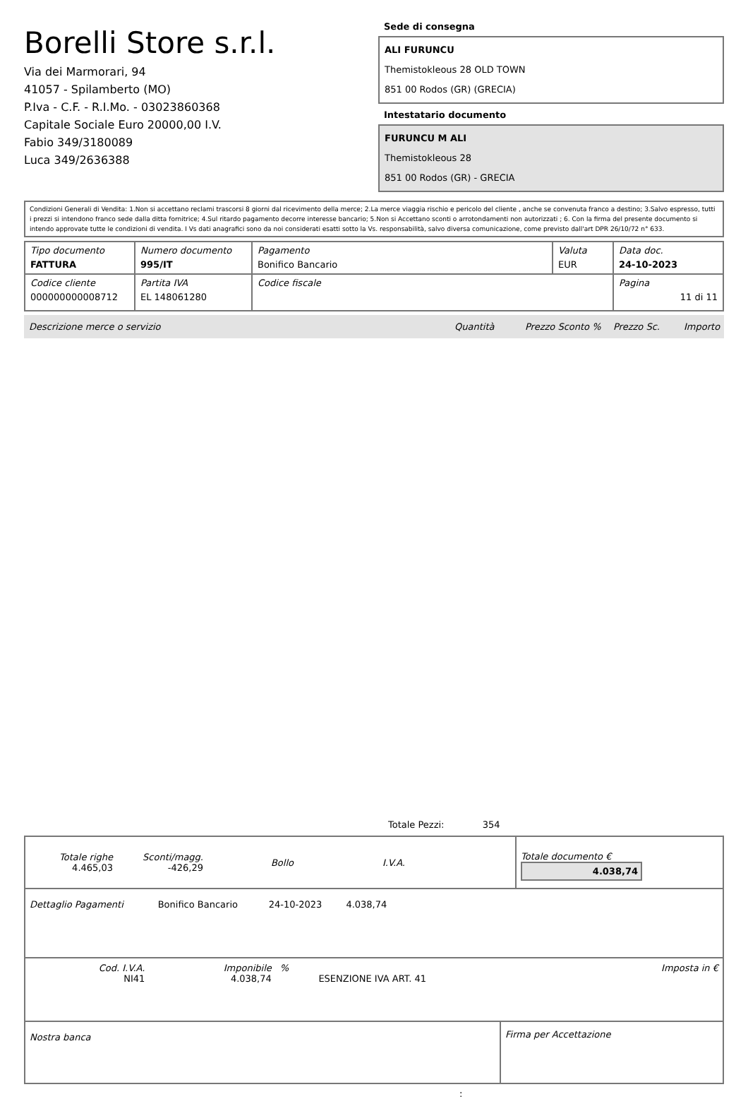Borelli Store s.r.l.
Via dei Marmorari, 94
41057 - Spilamberto (MO)
P.Iva - C.F. - R.I.Mo. - 03023860368
Capitale Sociale Euro 20000,00 I.V.
Fabio 349/3180089
Luca 349/2636388
Sede di consegna
ALI FURUNCU
Themistokleous 28 OLD TOWN
851 00 Rodos (GR) (GRECIA)
Intestatario documento
FURUNCU M ALI
Themistokleous 28
851 00 Rodos (GR) - GRECIA
Condizioni Generali di Vendita: 1.Non si accettano reclami trascorsi 8 giorni dal ricevimento della merce; 2.La merce viaggia rischio e pericolo del cliente , anche se convenuta franco a destino; 3.Salvo espresso, tutti i prezzi si intendono franco sede dalla ditta fornitrice; 4.Sul ritardo pagamento decorre interesse bancario; 5.Non si Accettano sconti o arrotondamenti non autorizzati ; 6. Con la firma del presente documento si intendo approvate tutte le condizioni di vendita. I Vs dati anagrafici sono da noi considerati esatti sotto la Vs. responsabilità, salvo diversa comunicazione, come previsto dall'art DPR 26/10/72 n° 633.
| Tipo documento FATTURA | Numero documento 995/IT | Pagamento Bonifico Bancario | Valuta EUR | Data doc. 24-10-2023 |
| Codice cliente 000000000008712 | Partita IVA EL 148061280 | Codice fiscale | | Pagina 11 di 11 |
Descrizione merce o servizio Quantità Prezzo Sconto % Prezzo Sc. Importo
Totale Pezzi: 354
| Totale righe 4.465,03 | Sconti/magg. -426,29 | Bollo | I.V.A. | | Totale documento € 4.038,74 |
| Dettaglio Pagamenti | Bonifico Bancario | 24-10-2023 | 4.038,74 | |
| Cod. I.V.A. NI41 | Imponibile 4.038,74 | % | ESENZIONE IVA ART. 41 | Imposta in € |
| Nostra banca | Firma per Accettazione |
: